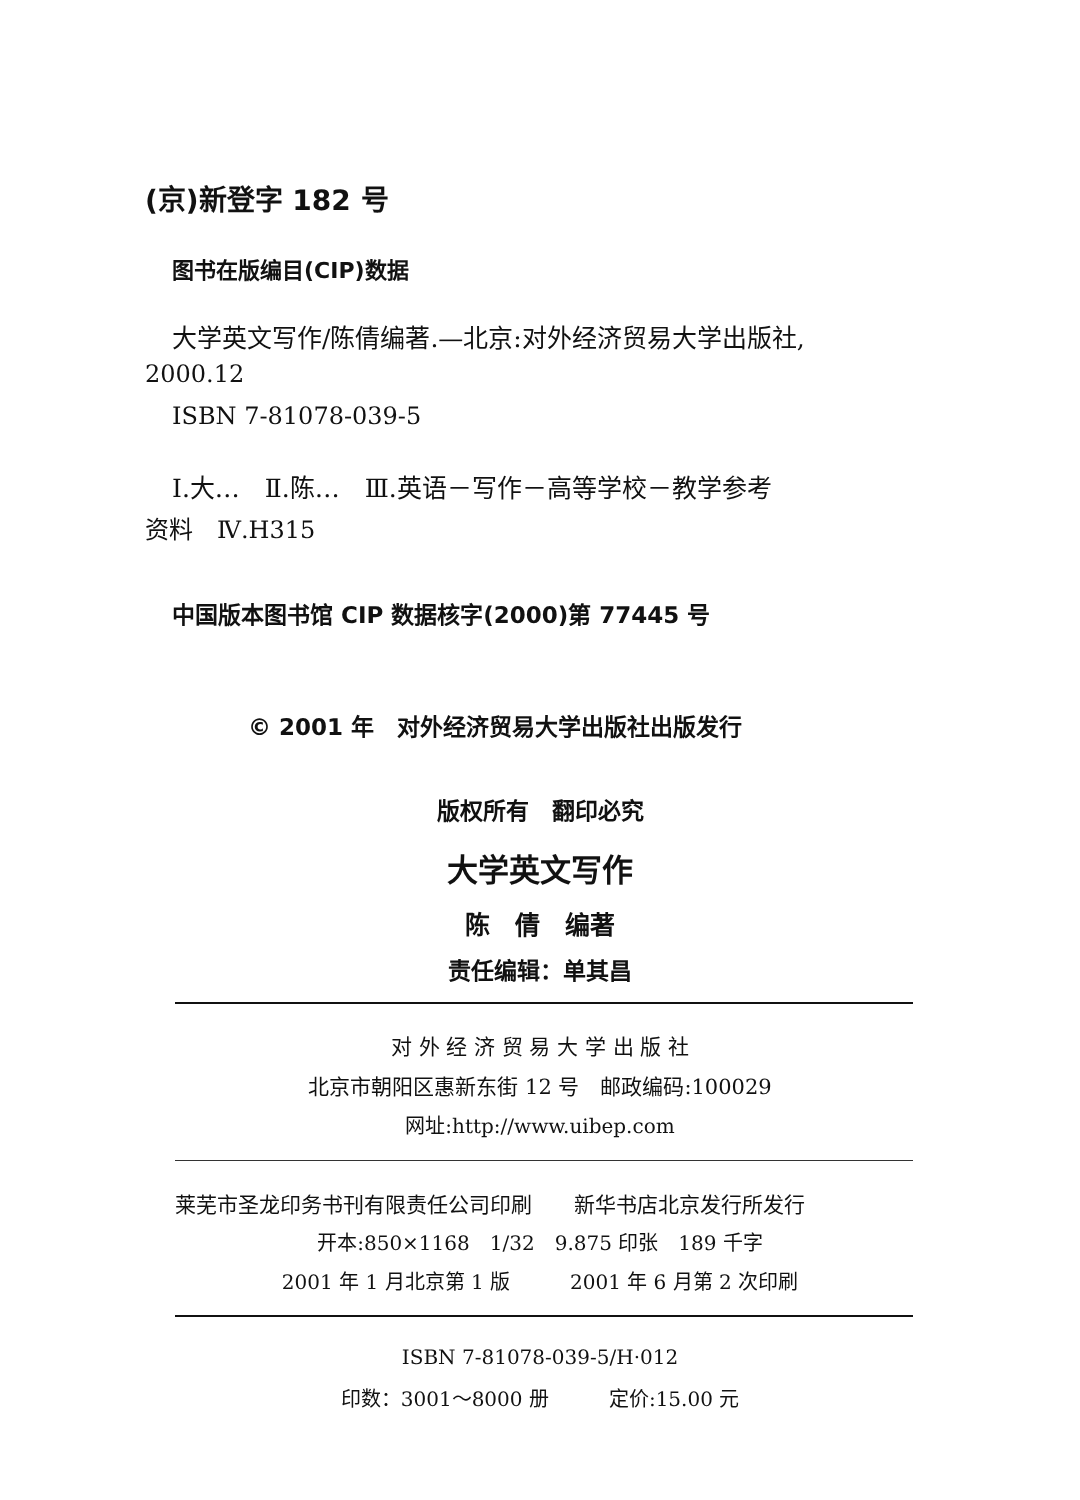(京)新登字 182 号
图书在版编目(CIP)数据
大学英文写作/陈倩编著.—北京:对外经济贸易大学出版社,
2000.12
ISBN 7-81078-039-5
Ⅰ.大…　Ⅱ.陈…　Ⅲ.英语－写作－高等学校－教学参考
资料　Ⅳ.H315
中国版本图书馆 CIP 数据核字(2000)第 77445 号
© 2001 年　对外经济贸易大学出版社出版发行
版权所有　翻印必究
大学英文写作
陈　倩　编著
责任编辑：单其昌
对 外 经 济 贸 易 大 学 出 版 社
北京市朝阳区惠新东街 12 号　邮政编码:100029
网址:http://www.uibep.com
莱芜市圣龙印务书刊有限责任公司印刷　　新华书店北京发行所发行
开本:850×1168　1/32　9.875 印张　189 千字
2001 年 1 月北京第 1 版　　　2001 年 6 月第 2 次印刷
ISBN 7-81078-039-5/H·012
印数：3001～8000 册　　　定价:15.00 元